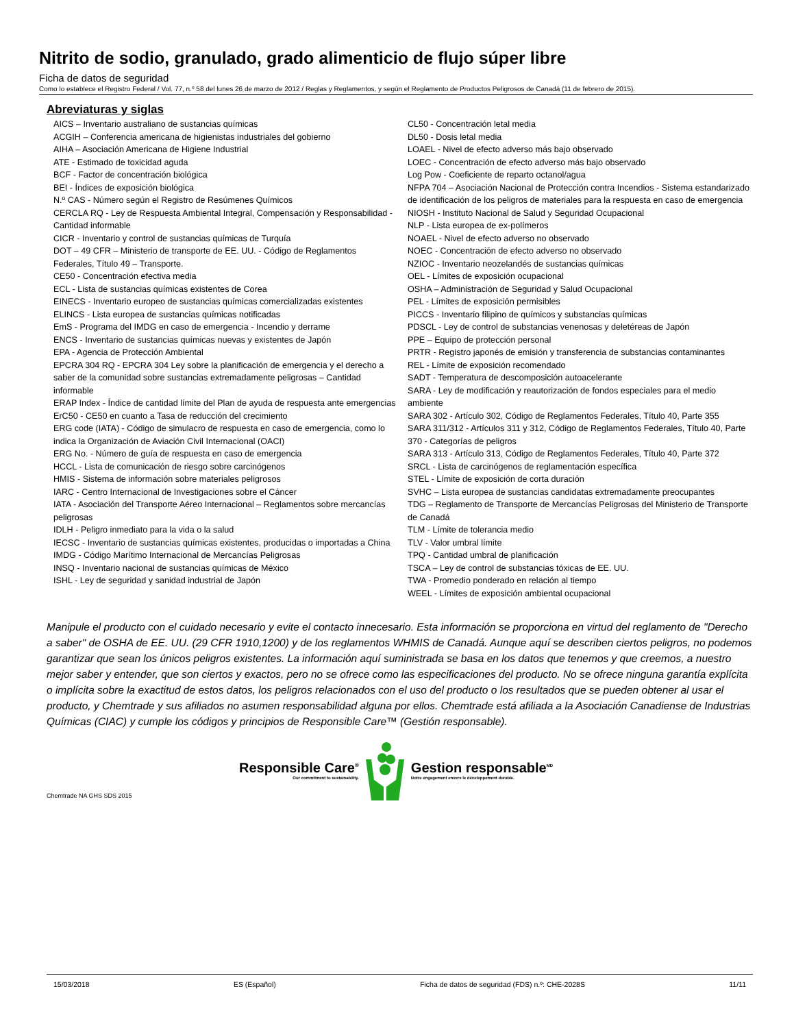Nitrito de sodio, granulado, grado alimenticio de flujo súper libre
Ficha de datos de seguridad
Como lo establece el Registro Federal / Vol. 77, n.º 58 del lunes 26 de marzo de 2012 / Reglas y Reglamentos, y según el Reglamento de Productos Peligrosos de Canadá (11 de febrero de 2015).
Abreviaturas y siglas
AICS – Inventario australiano de sustancias químicas
ACGIH – Conferencia americana de higienistas industriales del gobierno
AIHA – Asociación Americana de Higiene Industrial
ATE - Estimado de toxicidad aguda
BCF - Factor de concentración biológica
BEI - Índices de exposición biológica
N.º CAS - Número según el Registro de Resúmenes Químicos
CERCLA RQ - Ley de Respuesta Ambiental Integral, Compensación y Responsabilidad - Cantidad informable
CICR - Inventario y control de sustancias químicas de Turquía
DOT – 49 CFR – Ministerio de transporte de EE. UU. - Código de Reglamentos Federales, Título 49 – Transporte.
CE50 - Concentración efectiva media
ECL - Lista de sustancias químicas existentes de Corea
EINECS - Inventario europeo de sustancias químicas comercializadas existentes
ELINCS - Lista europea de sustancias químicas notificadas
EmS - Programa del IMDG en caso de emergencia - Incendio y derrame
ENCS - Inventario de sustancias químicas nuevas y existentes de Japón
EPA - Agencia de Protección Ambiental
EPCRA 304 RQ - EPCRA 304 Ley sobre la planificación de emergencia y el derecho a saber de la comunidad sobre sustancias extremadamente peligrosas – Cantidad informable
ERAP Index - Índice de cantidad límite del Plan de ayuda de respuesta ante emergencias
ErC50 - CE50 en cuanto a Tasa de reducción del crecimiento
ERG code (IATA) - Código de simulacro de respuesta en caso de emergencia, como lo indica la Organización de Aviación Civil Internacional (OACI)
ERG No. - Número de guía de respuesta en caso de emergencia
HCCL - Lista de comunicación de riesgo sobre carcinógenos
HMIS - Sistema de información sobre materiales peligrosos
IARC - Centro Internacional de Investigaciones sobre el Cáncer
IATA - Asociación del Transporte Aéreo Internacional – Reglamentos sobre mercancías peligrosas
IDLH - Peligro inmediato para la vida o la salud
IECSC - Inventario de sustancias químicas existentes, producidas o importadas a China
IMDG - Código Marítimo Internacional de Mercancías Peligrosas
INSQ - Inventario nacional de sustancias químicas de México
ISHL - Ley de seguridad y sanidad industrial de Japón
CL50 - Concentración letal media
DL50 - Dosis letal media
LOAEL - Nivel de efecto adverso más bajo observado
LOEC - Concentración de efecto adverso más bajo observado
Log Pow - Coeficiente de reparto octanol/agua
NFPA 704 – Asociación Nacional de Protección contra Incendios - Sistema estandarizado de identificación de los peligros de materiales para la respuesta en caso de emergencia
NIOSH - Instituto Nacional de Salud y Seguridad Ocupacional
NLP - Lista europea de ex-polímeros
NOAEL - Nivel de efecto adverso no observado
NOEC - Concentración de efecto adverso no observado
NZIOC - Inventario neozelandés de sustancias químicas
OEL - Límites de exposición ocupacional
OSHA – Administración de Seguridad y Salud Ocupacional
PEL - Límites de exposición permisibles
PICCS - Inventario filipino de químicos y substancias químicas
PDSCL - Ley de control de substancias venenosas y deletéreas de Japón
PPE – Equipo de protección personal
PRTR - Registro japonés de emisión y transferencia de substancias contaminantes
REL - Límite de exposición recomendado
SADT - Temperatura de descomposición autoacelerante
SARA - Ley de modificación y reautorización de fondos especiales para el medio ambiente
SARA 302 - Artículo 302, Código de Reglamentos Federales, Título 40, Parte 355
SARA 311/312 - Artículos 311 y 312, Código de Reglamentos Federales, Título 40, Parte 370 - Categorías de peligros
SARA 313 - Artículo 313, Código de Reglamentos Federales, Título 40, Parte 372
SRCL - Lista de carcinógenos de reglamentación específica
STEL - Límite de exposición de corta duración
SVHC – Lista europea de sustancias candidatas extremadamente preocupantes
TDG – Reglamento de Transporte de Mercancías Peligrosas del Ministerio de Transporte de Canadá
TLM - Límite de tolerancia medio
TLV - Valor umbral límite
TPQ - Cantidad umbral de planificación
TSCA – Ley de control de substancias tóxicas de EE. UU.
TWA - Promedio ponderado en relación al tiempo
WEEL - Límites de exposición ambiental ocupacional
Manipule el producto con el cuidado necesario y evite el contacto innecesario. Esta información se proporciona en virtud del reglamento de "Derecho a saber" de OSHA de EE. UU. (29 CFR 1910,1200) y de los reglamentos WHMIS de Canadá. Aunque aquí se describen ciertos peligros, no podemos garantizar que sean los únicos peligros existentes. La información aquí suministrada se basa en los datos que tenemos y que creemos, a nuestro mejor saber y entender, que son ciertos y exactos, pero no se ofrece como las especificaciones del producto. No se ofrece ninguna garantía explícita o implícita sobre la exactitud de estos datos, los peligros relacionados con el uso del producto o los resultados que se pueden obtener al usar el producto, y Chemtrade y sus afiliados no asumen responsabilidad alguna por ellos. Chemtrade está afiliada a la Asociación Canadiense de Industrias Químicas (CIAC) y cumple los códigos y principios de Responsible Care™ (Gestión responsable).
Responsible Care<sup>®</sup>
Our commitment to sustainability.
Gestion responsable<sup>MD</sup>
Notre engagement envers le développement durable.
Chemtrade NA GHS SDS 2015
15/03/2018 ES (Español) Ficha de datos de seguridad (FDS) n.º: CHE-2028S 11/11